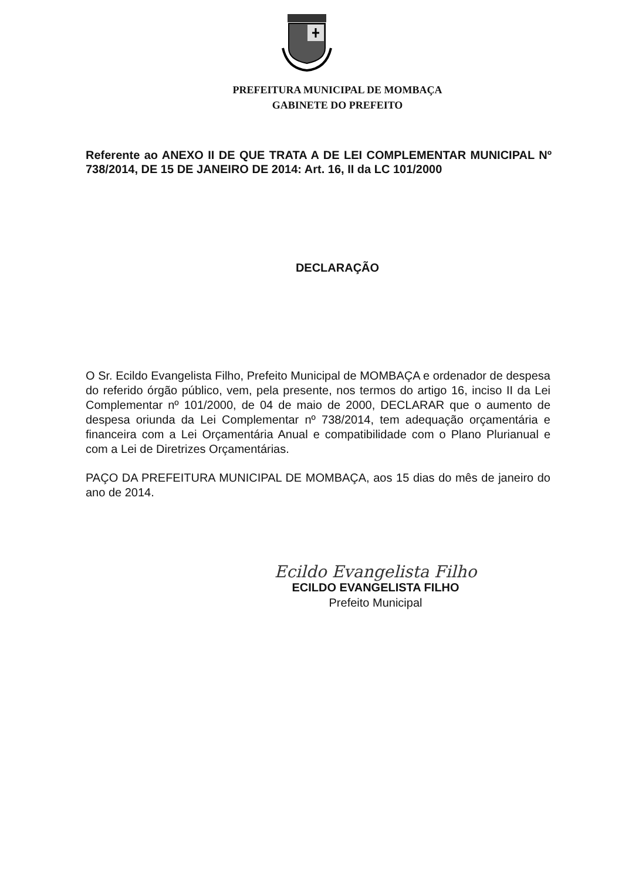PREFEITURA MUNICIPAL DE MOMBAÇA
GABINETE DO PREFEITO
Referente ao ANEXO II DE QUE TRATA A DE LEI COMPLEMENTAR MUNICIPAL Nº 738/2014, DE 15 DE JANEIRO DE 2014: Art. 16, II da LC 101/2000
DECLARAÇÃO
O Sr. Ecildo Evangelista Filho, Prefeito Municipal de MOMBAÇA e ordenador de despesa do referido órgão público, vem, pela presente, nos termos do artigo 16, inciso II da Lei Complementar nº 101/2000, de 04 de maio de 2000, DECLARAR que o aumento de despesa oriunda da Lei Complementar nº 738/2014, tem adequação orçamentária e financeira com a Lei Orçamentária Anual e compatibilidade com o Plano Plurianual e com a Lei de Diretrizes Orçamentárias.
PAÇO DA PREFEITURA MUNICIPAL DE MOMBAÇA, aos 15 dias do mês de janeiro do ano de 2014.
Ecildo Evangelista Filho
ECILDO EVANGELISTA FILHO
Prefeito Municipal